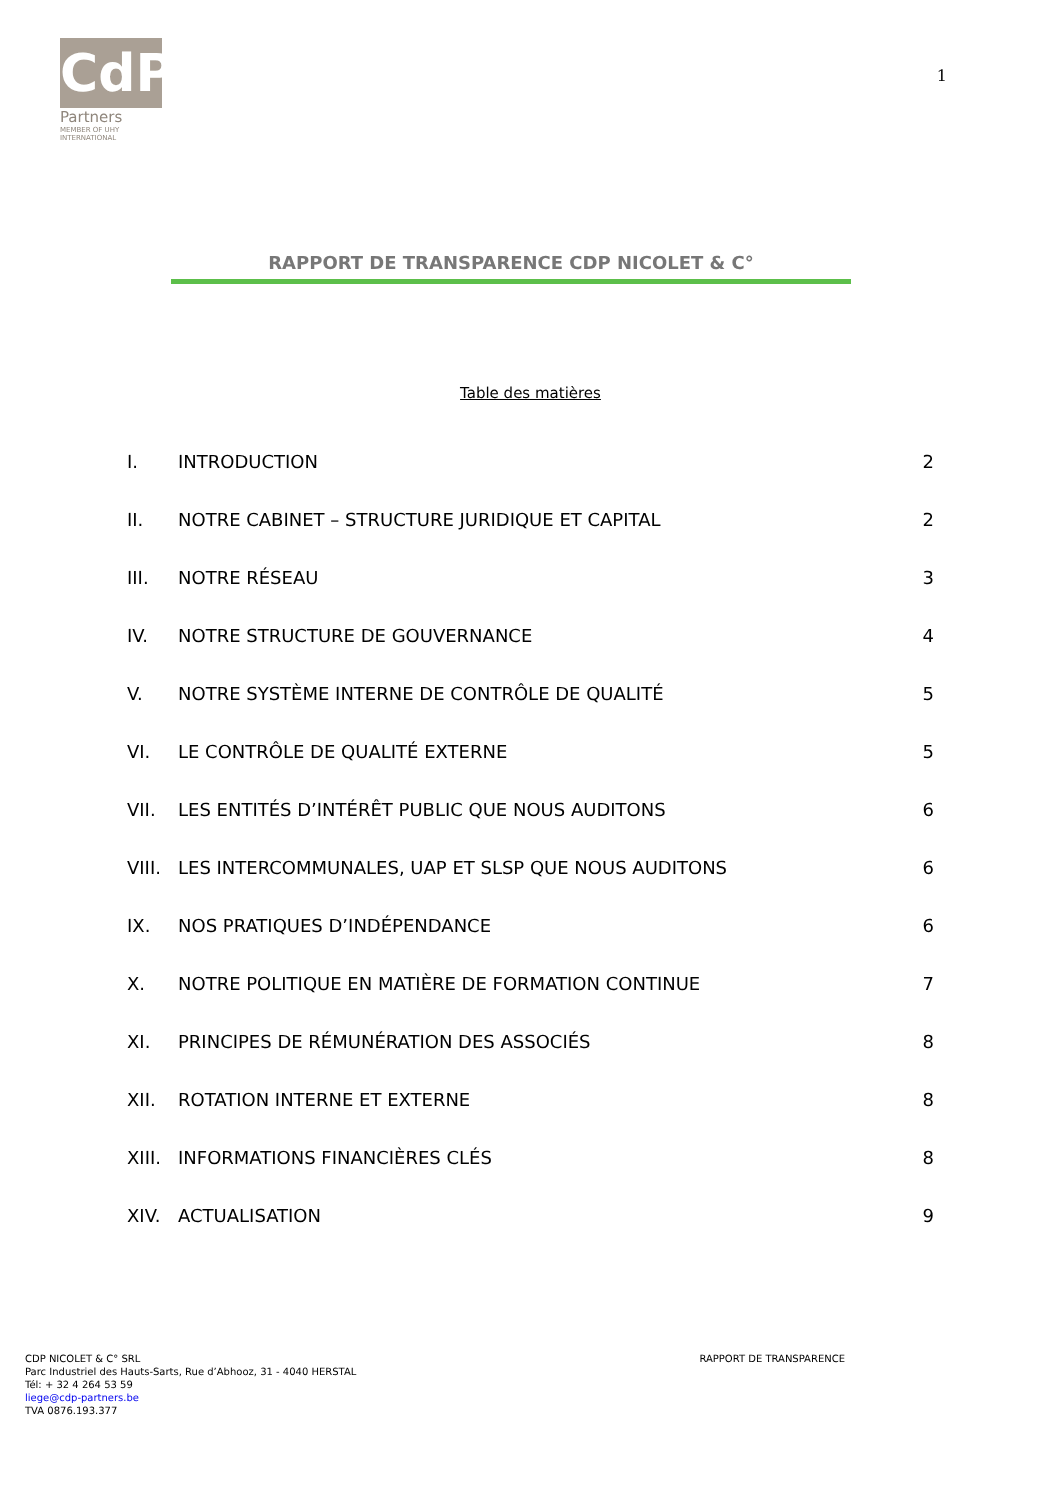CdP
Partners
MEMBER OF UHY
INTERNATIONAL
1
RAPPORT DE TRANSPARENCE CDP NICOLET & C°
Table des matières
I. INTRODUCTION 2
II. NOTRE CABINET – STRUCTURE JURIDIQUE ET CAPITAL 2
III. NOTRE RÉSEAU 3
IV. NOTRE STRUCTURE DE GOUVERNANCE 4
V. NOTRE SYSTÈME INTERNE DE CONTRÔLE DE QUALITÉ 5
VI. LE CONTRÔLE DE QUALITÉ EXTERNE 5
VII. LES ENTITÉS D’INTÉRÊT PUBLIC QUE NOUS AUDITONS 6
VIII. LES INTERCOMMUNALES, UAP ET SLSP QUE NOUS AUDITONS 6
IX. NOS PRATIQUES D’INDÉPENDANCE 6
X. NOTRE POLITIQUE EN MATIÈRE DE FORMATION CONTINUE 7
XI. PRINCIPES DE RÉMUNÉRATION DES ASSOCIÉS 8
XII. ROTATION INTERNE ET EXTERNE 8
XIII. INFORMATIONS FINANCIÈRES CLÉS 8
XIV. ACTUALISATION 9
CDP NICOLET & C° SRL
Parc Industriel des Hauts-Sarts, Rue d’Abhooz, 31 - 4040 HERSTAL
Tél: + 32 4 264 53 59
liege@cdp-partners.be
TVA 0876.193.377
RAPPORT DE TRANSPARENCE